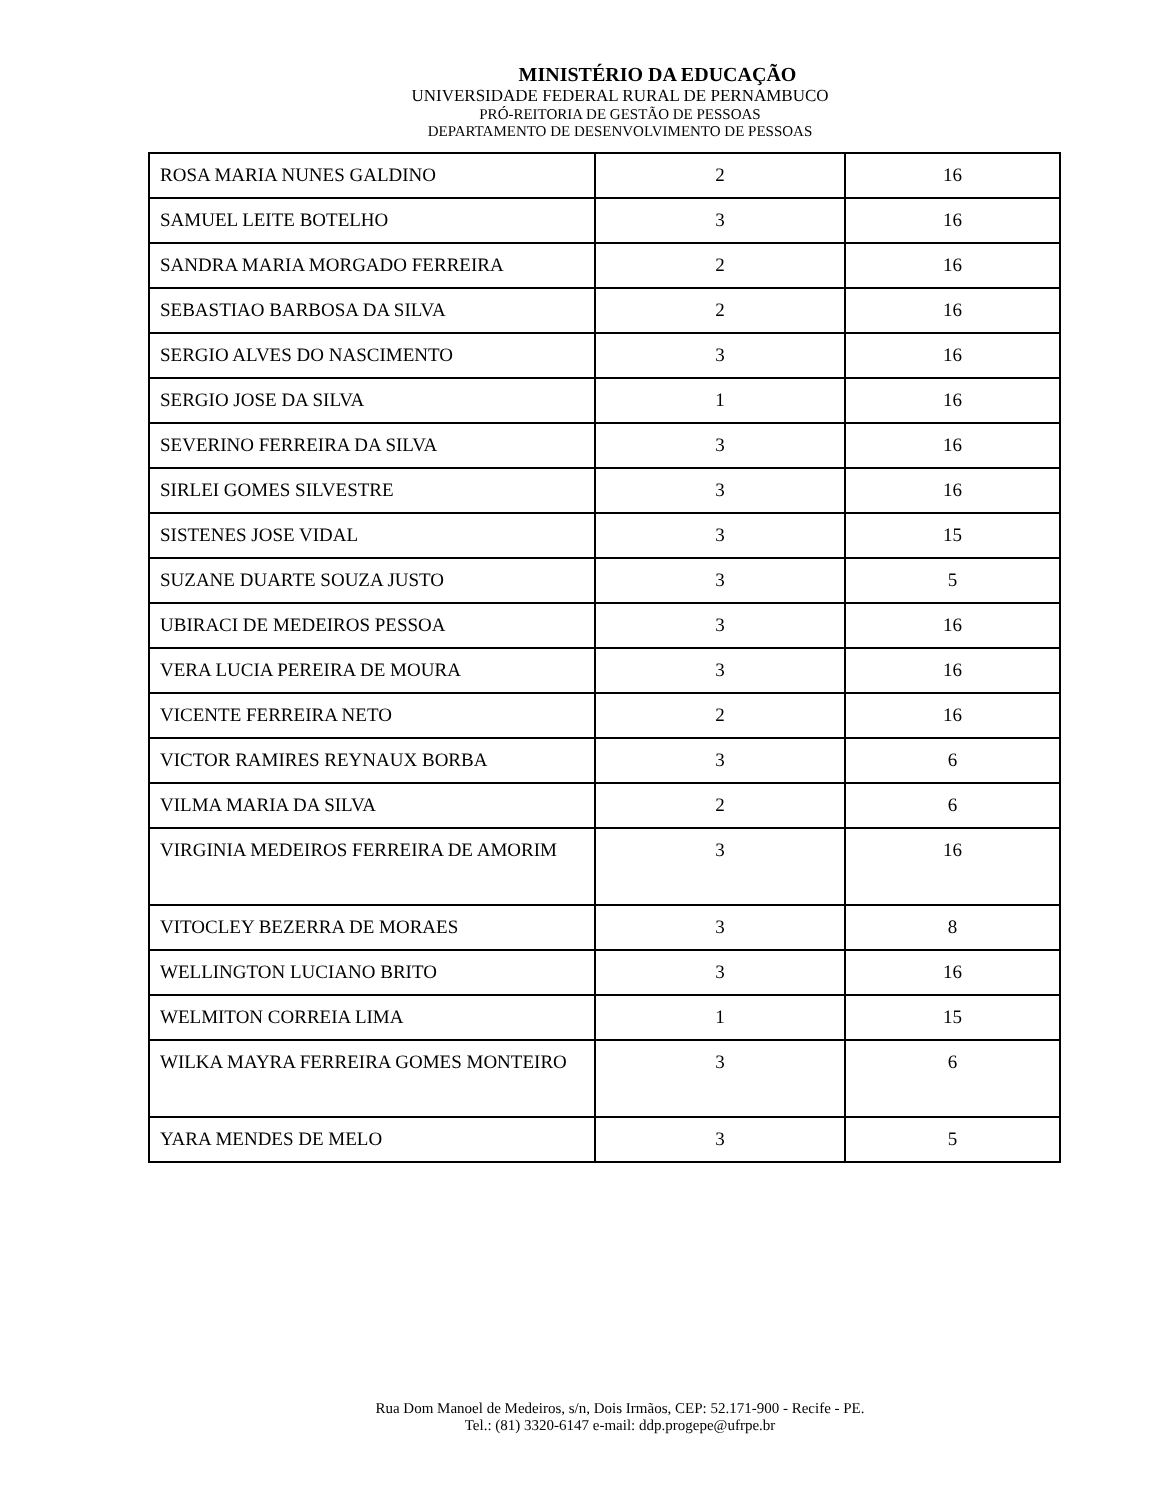MINISTÉRIO DA EDUCAÇÃO
UNIVERSIDADE FEDERAL RURAL DE PERNAMBUCO
PRÓ-REITORIA DE GESTÃO DE PESSOAS
DEPARTAMENTO DE DESENVOLVIMENTO DE PESSOAS
| ROSA MARIA NUNES GALDINO | 2 | 16 |
| SAMUEL LEITE BOTELHO | 3 | 16 |
| SANDRA MARIA MORGADO FERREIRA | 2 | 16 |
| SEBASTIAO BARBOSA DA SILVA | 2 | 16 |
| SERGIO ALVES DO NASCIMENTO | 3 | 16 |
| SERGIO JOSE DA SILVA | 1 | 16 |
| SEVERINO FERREIRA DA SILVA | 3 | 16 |
| SIRLEI GOMES SILVESTRE | 3 | 16 |
| SISTENES JOSE VIDAL | 3 | 15 |
| SUZANE DUARTE SOUZA JUSTO | 3 | 5 |
| UBIRACI DE MEDEIROS PESSOA | 3 | 16 |
| VERA LUCIA PEREIRA DE MOURA | 3 | 16 |
| VICENTE FERREIRA NETO | 2 | 16 |
| VICTOR RAMIRES REYNAUX BORBA | 3 | 6 |
| VILMA MARIA DA SILVA | 2 | 6 |
| VIRGINIA MEDEIROS FERREIRA DE AMORIM | 3 | 16 |
| VITOCLEY BEZERRA DE MORAES | 3 | 8 |
| WELLINGTON LUCIANO BRITO | 3 | 16 |
| WELMITON CORREIA LIMA | 1 | 15 |
| WILKA MAYRA FERREIRA GOMES MONTEIRO | 3 | 6 |
| YARA MENDES DE MELO | 3 | 5 |
Rua Dom Manoel de Medeiros, s/n, Dois Irmãos, CEP: 52.171-900 - Recife - PE.
Tel.: (81) 3320-6147 e-mail: ddp.progepe@ufrpe.br